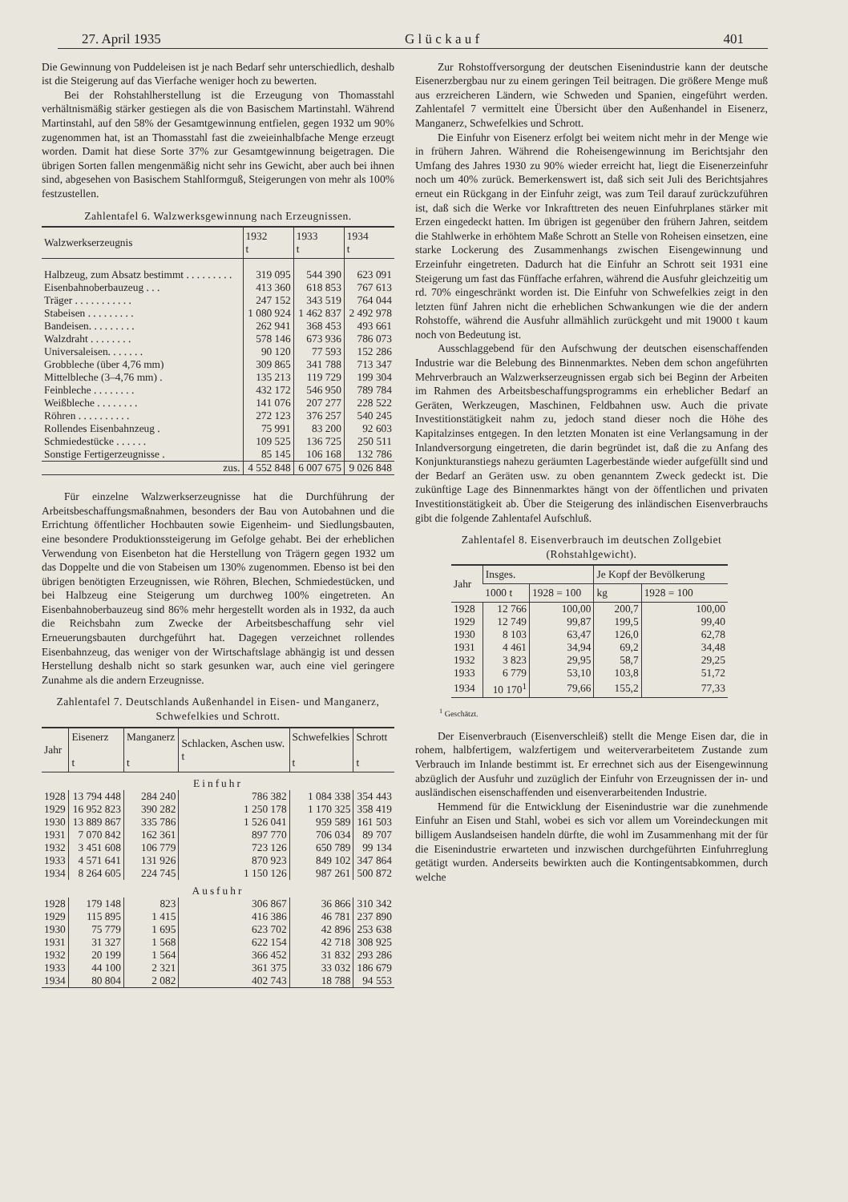27. April 1935 G l ü c k a u f 401
Die Gewinnung von Puddeleisen ist je nach Bedarf sehr unterschiedlich, deshalb ist die Steigerung auf das Vierfache weniger hoch zu bewerten.
Bei der Rohstahlherstellung ist die Erzeugung von Thomasstahl verhältnismäßig stärker gestiegen als die von Basischem Martinstahl. Während Martinstahl, auf den 58% der Gesamtgewinnung entfielen, gegen 1932 um 90% zugenommen hat, ist an Thomasstahl fast die zweieinhalbfache Menge erzeugt worden. Damit hat diese Sorte 37% zur Gesamtgewinnung beigetragen. Die übrigen Sorten fallen mengenmäßig nicht sehr ins Gewicht, aber auch bei ihnen sind, abgesehen von Basischem Stahlformguß, Steigerungen von mehr als 100% festzustellen.
Zahlentafel 6. Walzwerksgewinnung nach Erzeugnissen.
| Walzwerkserzeugnis | 1932 t | 1933 t | 1934 t |
| --- | --- | --- | --- |
| Halbzeug, zum Absatz bestimmt . . . . . . . . . | 319 095 | 544 390 | 623 091 |
| Eisenbahnoberbauzeug . . . | 413 360 | 618 853 | 767 613 |
| Träger . . . . . . . . . . . | 247 152 | 343 519 | 764 044 |
| Stabeisen . . . . . . . . . | 1 080 924 | 1 462 837 | 2 492 978 |
| Bandeisen. . . . . . . . . | 262 941 | 368 453 | 493 661 |
| Walzdraht . . . . . . . . | 578 146 | 673 936 | 786 073 |
| Universaleisen. . . . . . . | 90 120 | 77 593 | 152 286 |
| Grobbleche (über 4,76 mm) | 309 865 | 341 788 | 713 347 |
| Mittelbleche (3–4,76 mm) . | 135 213 | 119 729 | 199 304 |
| Feinbleche . . . . . . . . | 432 172 | 546 950 | 789 784 |
| Weißbleche . . . . . . . . | 141 076 | 207 277 | 228 522 |
| Röhren . . . . . . . . . . | 272 123 | 376 257 | 540 245 |
| Rollendes Eisenbahnzeug . | 75 991 | 83 200 | 92 603 |
| Schmiedestücke . . . . . . | 109 525 | 136 725 | 250 511 |
| Sonstige Fertigerzeugnisse . | 85 145 | 106 168 | 132 786 |
| zus. | 4 552 848 | 6 007 675 | 9 026 848 |
Für einzelne Walzwerkserzeugnisse hat die Durchführung der Arbeitsbeschaffungsmaßnahmen, besonders der Bau von Autobahnen und die Errichtung öffentlicher Hochbauten sowie Eigenheim- und Siedlungsbauten, eine besondere Produktionssteigerung im Gefolge gehabt. Bei der erheblichen Verwendung von Eisenbeton hat die Herstellung von Trägern gegen 1932 um das Doppelte und die von Stabeisen um 130% zugenommen. Ebenso ist bei den übrigen benötigten Erzeugnissen, wie Röhren, Blechen, Schmiedestücken, und bei Halbzeug eine Steigerung um durchweg 100% eingetreten. An Eisenbahnoberbauzeug sind 86% mehr hergestellt worden als in 1932, da auch die Reichsbahn zum Zwecke der Arbeitsbeschaffung sehr viel Erneuerungsbauten durchgeführt hat. Dagegen verzeichnet rollendes Eisenbahnzeug, das weniger von der Wirtschaftslage abhängig ist und dessen Herstellung deshalb nicht so stark gesunken war, auch eine viel geringere Zunahme als die andern Erzeugnisse.
Zahlentafel 7. Deutschlands Außenhandel in Eisen- und Manganerz, Schwefelkies und Schrott.
| Jahr | Eisenerz t | Manganerz t | Schlacken, Aschen usw. t | Schwefelkies t | Schrott t |
| --- | --- | --- | --- | --- | --- |
| Einfuhr | | | | | |
| 1928 | 13 794 448 | 284 240 | 786 382 | 1 084 338 | 354 443 |
| 1929 | 16 952 823 | 390 282 | 1 250 178 | 1 170 325 | 358 419 |
| 1930 | 13 889 867 | 335 786 | 1 526 041 | 959 589 | 161 503 |
| 1931 | 7 070 842 | 162 361 | 897 770 | 706 034 | 89 707 |
| 1932 | 3 451 608 | 106 779 | 723 126 | 650 789 | 99 134 |
| 1933 | 4 571 641 | 131 926 | 870 923 | 849 102 | 347 864 |
| 1934 | 8 264 605 | 224 745 | 1 150 126 | 987 261 | 500 872 |
| Ausfuhr | | | | | |
| 1928 | 179 148 | 823 | 306 867 | 36 866 | 310 342 |
| 1929 | 115 895 | 1 415 | 416 386 | 46 781 | 237 890 |
| 1930 | 75 779 | 1 695 | 623 702 | 42 896 | 253 638 |
| 1931 | 31 327 | 1 568 | 622 154 | 42 718 | 308 925 |
| 1932 | 20 199 | 1 564 | 366 452 | 31 832 | 293 286 |
| 1933 | 44 100 | 2 321 | 361 375 | 33 032 | 186 679 |
| 1934 | 80 804 | 2 082 | 402 743 | 18 788 | 94 553 |
Zur Rohstoffversorgung der deutschen Eisenindustrie kann der deutsche Eisenerzbergbau nur zu einem geringen Teil beitragen. Die größere Menge muß aus erzreicheren Ländern, wie Schweden und Spanien, eingeführt werden. Zahlentafel 7 vermittelt eine Übersicht über den Außenhandel in Eisenerz, Manganerz, Schwefelkies und Schrott.
Die Einfuhr von Eisenerz erfolgt bei weitem nicht mehr in der Menge wie in frühern Jahren. Während die Roheisengewinnung im Berichtsjahr den Umfang des Jahres 1930 zu 90% wieder erreicht hat, liegt die Eisenerzeinfuhr noch um 40% zurück. Bemerkenswert ist, daß sich seit Juli des Berichtsjahres erneut ein Rückgang in der Einfuhr zeigt, was zum Teil darauf zurückzuführen ist, daß sich die Werke vor Inkrafttreten des neuen Einfuhrplanes stärker mit Erzen eingedeckt hatten. Im übrigen ist gegenüber den frühern Jahren, seitdem die Stahlwerke in erhöhtem Maße Schrott an Stelle von Roheisen einsetzen, eine starke Lockerung des Zusammenhangs zwischen Eisengewinnung und Erzeinfuhr eingetreten. Dadurch hat die Einfuhr an Schrott seit 1931 eine Steigerung um fast das Fünffache erfahren, während die Ausfuhr gleichzeitig um rd. 70% eingeschränkt worden ist. Die Einfuhr von Schwefelkies zeigt in den letzten fünf Jahren nicht die erheblichen Schwankungen wie die der andern Rohstoffe, während die Ausfuhr allmählich zurückgeht und mit 19000 t kaum noch von Bedeutung ist.
Ausschlaggebend für den Aufschwung der deutschen eisenschaffenden Industrie war die Belebung des Binnenmarktes. Neben dem schon angeführten Mehrverbrauch an Walzwerkserzeugnissen ergab sich bei Beginn der Arbeiten im Rahmen des Arbeitsbeschaffungsprogramms ein erheblicher Bedarf an Geräten, Werkzeugen, Maschinen, Feldbahnen usw. Auch die private Investitionstätigkeit nahm zu, jedoch stand dieser noch die Höhe des Kapitalzinses entgegen. In den letzten Monaten ist eine Verlangsamung in der Inlandversorgung eingetreten, die darin begründet ist, daß die zu Anfang des Konjunkturanstiegs nahezu geräumten Lagerbestände wieder aufgefüllt sind und der Bedarf an Geräten usw. zu oben genanntem Zweck gedeckt ist. Die zukünftige Lage des Binnenmarktes hängt von der öffentlichen und privaten Investitionstätigkeit ab. Über die Steigerung des inländischen Eisenverbrauchs gibt die folgende Zahlentafel Aufschluß.
Zahlentafel 8. Eisenverbrauch im deutschen Zollgebiet (Rohstahlgewicht).
| Jahr | Insges. | | Je Kopf der Bevölkerung | |
| --- | --- | --- | --- | --- |
| | 1000 t | 1928 = 100 | kg | 1928 = 100 |
| 1928 | 12 766 | 100,00 | 200,7 | 100,00 |
| 1929 | 12 749 | 99,87 | 199,5 | 99,40 |
| 1930 | 8 103 | 63,47 | 126,0 | 62,78 |
| 1931 | 4 461 | 34,94 | 69,2 | 34,48 |
| 1932 | 3 823 | 29,95 | 58,7 | 29,25 |
| 1933 | 6 779 | 53,10 | 103,8 | 51,72 |
| 1934 | 10 170<sup>1</sup> | 79,66 | 155,2 | 77,33 |
<sup>1</sup> Geschätzt.
Der Eisenverbrauch (Eisenverschleiß) stellt die Menge Eisen dar, die in rohem, halbfertigem, walzfertigem und weiterverarbeitetem Zustande zum Verbrauch im Inlande bestimmt ist. Er errechnet sich aus der Eisengewinnung abzüglich der Ausfuhr und zuzüglich der Einfuhr von Erzeugnissen der in- und ausländischen eisenschaffenden und eisenverarbeitenden Industrie.
Hemmend für die Entwicklung der Eisenindustrie war die zunehmende Einfuhr an Eisen und Stahl, wobei es sich vor allem um Voreindeckungen mit billigem Auslandseisen handeln dürfte, die wohl im Zusammenhang mit der für die Eisenindustrie erwarteten und inzwischen durchgeführten Einfuhrreglung getätigt wurden. Anderseits bewirkten auch die Kontingentsabkommen, durch welche